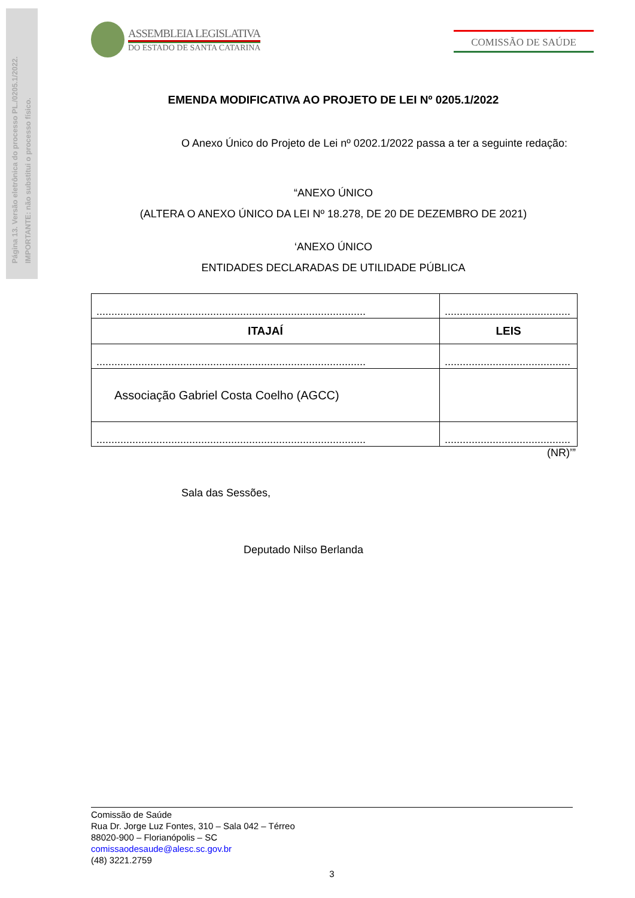Página 13. Versão eletrônica do processo PL./0205.1/2022.
IMPORTANTE: não substitui o processo físico.
ASSEMBLEIA LEGISLATIVA
DO ESTADO DE SANTA CATARINA
COMISSÃO DE SAÚDE
EMENDA MODIFICATIVA AO PROJETO DE LEI Nº 0205.1/2022
O Anexo Único do Projeto de Lei nº 0202.1/2022 passa a ter a seguinte redação:
“ANEXO ÚNICO
(ALTERA O ANEXO ÚNICO DA LEI Nº 18.278, DE 20 DE DEZEMBRO DE 2021)
‘ANEXO ÚNICO
ENTIDADES DECLARADAS DE UTILIDADE PÚBLICA
| .......................................................................................... | .......................................... |
| ITAJAÍ | LEIS |
| .......................................................................................... | .......................................... |
| Associação Gabriel Costa Coelho (AGCC) | |
| .......................................................................................... | .......................................... |
(NR)’”
Sala das Sessões,
Deputado Nilso Berlanda
Comissão de Saúde
Rua Dr. Jorge Luz Fontes, 310 – Sala 042 – Térreo
88020-900 – Florianópolis – SC
comissaodesaude@alesc.sc.gov.br
(48) 3221.2759
3